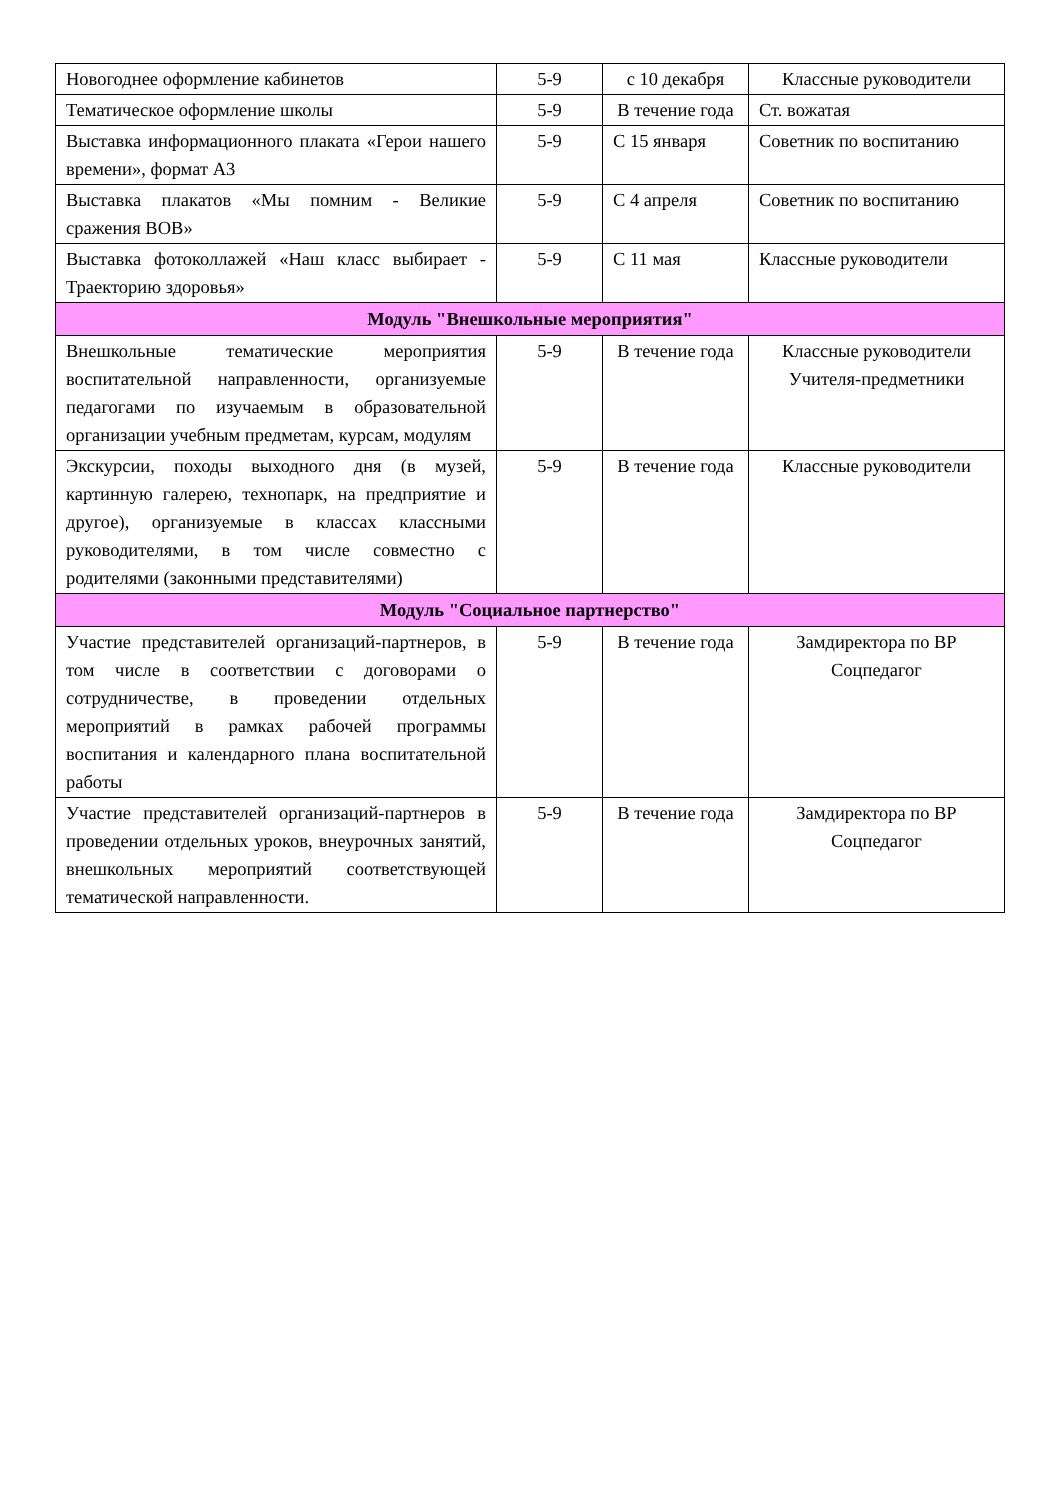| Новогоднее оформление кабинетов | 5-9 | с 10 декабря | Классные руководители |
| Тематическое оформление школы | 5-9 | В течение года | Ст. вожатая |
| Выставка информационного плаката «Герои нашего времени», формат А3 | 5-9 | С 15 января | Советник по воспитанию |
| Выставка плакатов «Мы помним - Великие сражения ВОВ» | 5-9 | С 4 апреля | Советник по воспитанию |
| Выставка фотоколлажей «Наш класс выбирает - Траекторию здоровья» | 5-9 | С 11 мая | Классные руководители |
| Модуль "Внешкольные мероприятия" | | | |
| Внешкольные тематические мероприятия воспитательной направленности, организуемые педагогами по изучаемым в образовательной организации учебным предметам, курсам, модулям | 5-9 | В течение года | Классные руководители Учителя-предметники |
| Экскурсии, походы выходного дня (в музей, картинную галерею, технопарк, на предприятие и другое), организуемые в классах классными руководителями, в том числе совместно с родителями (законными представителями) | 5-9 | В течение года | Классные руководители |
| Модуль "Социальное партнерство" | | | |
| Участие представителей организаций-партнеров, в том числе в соответствии с договорами о сотрудничестве, в проведении отдельных мероприятий в рамках рабочей программы воспитания и календарного плана воспитательной работы | 5-9 | В течение года | Замдиректора по ВР Соцпедагог |
| Участие представителей организаций-партнеров в проведении отдельных уроков, внеурочных занятий, внешкольных мероприятий соответствующей тематической направленности. | 5-9 | В течение года | Замдиректора по ВР Соцпедагог |